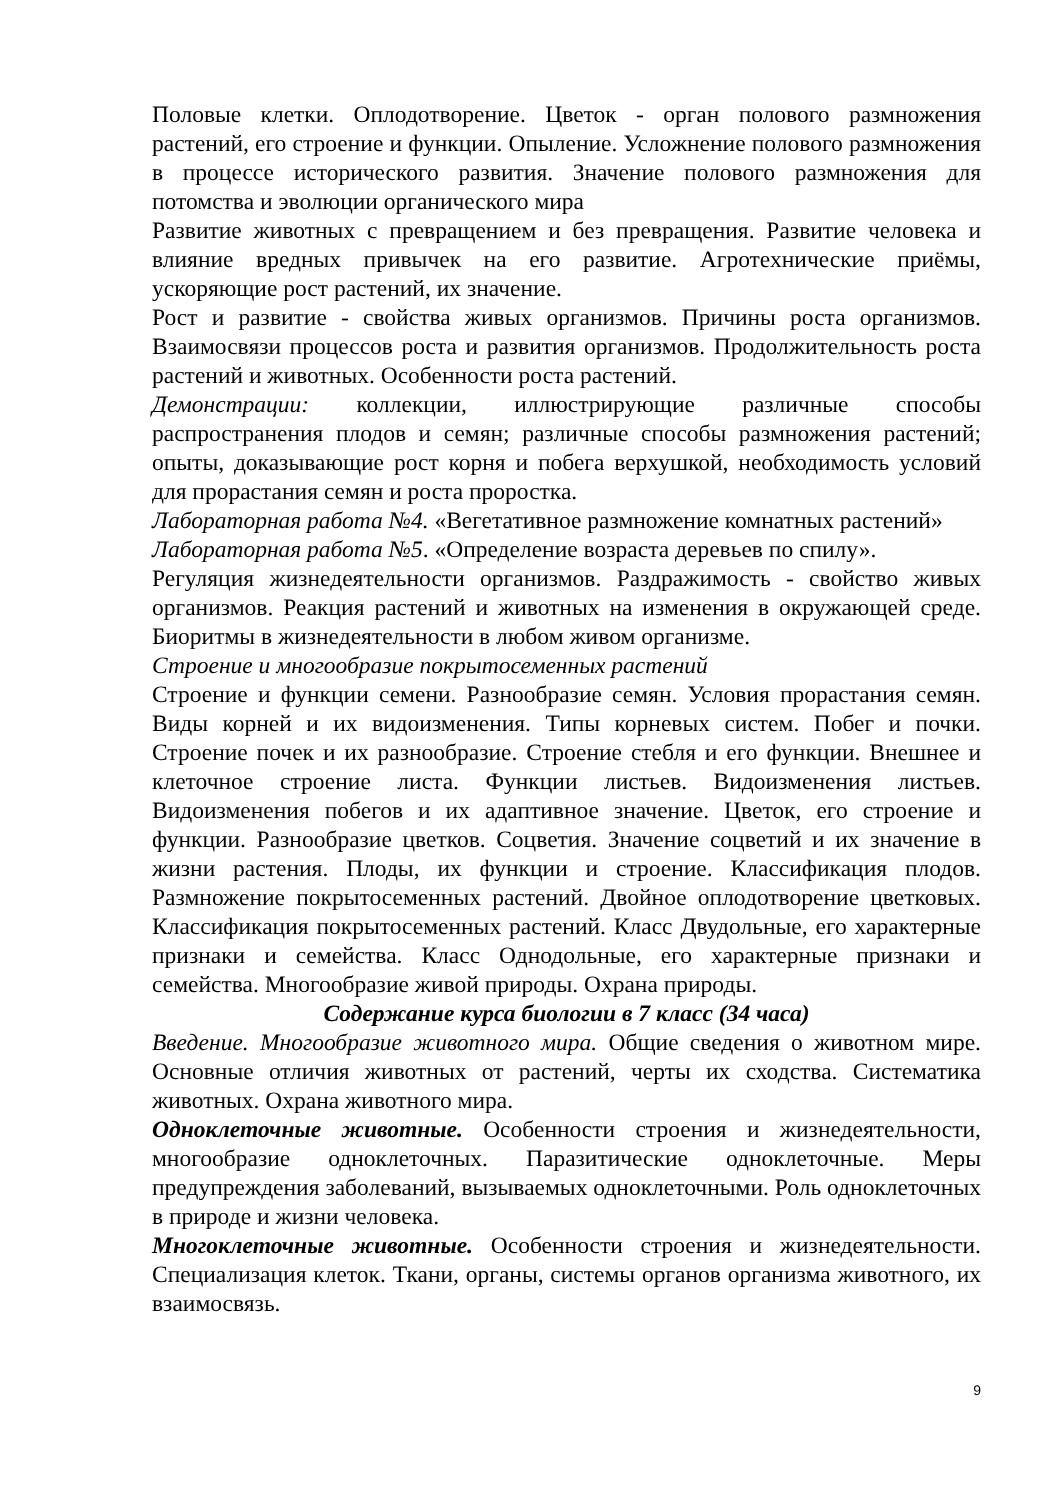Половые клетки. Оплодотворение. Цветок - орган полового размножения растений, его строение и функции. Опыление. Усложнение полового размножения в процессе исторического развития. Значение полового размножения для потомства и эволюции органического мира
Развитие животных с превращением и без превращения. Развитие человека и влияние вредных привычек на его развитие. Агротехнические приёмы, ускоряющие рост растений, их значение.
Рост и развитие - свойства живых организмов. Причины роста организмов. Взаимосвязи процессов роста и развития организмов. Продолжительность роста растений и животных. Особенности роста растений.
Демонстрации: коллекции, иллюстрирующие различные способы распространения плодов и семян; различные способы размножения растений; опыты, доказывающие рост корня и побега верхушкой, необходимость условий для прорастания семян и роста проростка.
Лабораторная работа №4. «Вегетативное размножение комнатных растений»
Лабораторная работа №5. «Определение возраста деревьев по спилу».
Регуляция жизнедеятельности организмов. Раздражимость - свойство живых организмов. Реакция растений и животных на изменения в окружающей среде. Биоритмы в жизнедеятельности в любом живом организме.
Строение и многообразие покрытосеменных растений
Строение и функции семени. Разнообразие семян. Условия прорастания семян. Виды корней и их видоизменения. Типы корневых систем. Побег и почки. Строение почек и их разнообразие. Строение стебля и его функции. Внешнее и клеточное строение листа. Функции листьев. Видоизменения листьев. Видоизменения побегов и их адаптивное значение. Цветок, его строение и функции. Разнообразие цветков. Соцветия. Значение соцветий и их значение в жизни растения. Плоды, их функции и строение. Классификация плодов. Размножение покрытосеменных растений. Двойное оплодотворение цветковых. Классификация покрытосеменных растений. Класс Двудольные, его характерные признаки и семейства. Класс Однодольные, его характерные признаки и семейства. Многообразие живой природы. Охрана природы.
Содержание курса биологии в 7 класс (34 часа)
Введение. Многообразие животного мира. Общие сведения о животном мире. Основные отличия животных от растений, черты их сходства. Систематика животных. Охрана животного мира.
Одноклеточные животные. Особенности строения и жизнедеятельности, многообразие одноклеточных. Паразитические одноклеточные. Меры предупреждения заболеваний, вызываемых одноклеточными. Роль одноклеточных в природе и жизни человека.
Многоклеточные животные. Особенности строения и жизнедеятельности. Специализация клеток. Ткани, органы, системы органов организма животного, их взаимосвязь.
9